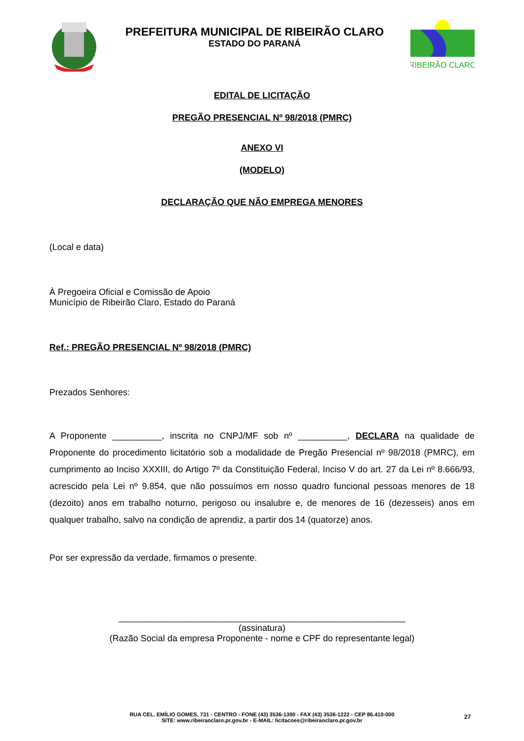PREFEITURA MUNICIPAL DE RIBEIRÃO CLARO
ESTADO DO PARANÁ
RIBEIRÃO CLARO
EDITAL DE LICITAÇÃO
PREGÃO PRESENCIAL Nº 98/2018 (PMRC)
ANEXO VI
(MODELO)
DECLARAÇÃO QUE NÃO EMPREGA MENORES
(Local e data)
À Pregoeira Oficial e Comissão de Apoio
Município de Ribeirão Claro, Estado do Paraná
Ref.: PREGÃO PRESENCIAL Nº 98/2018 (PMRC)
Prezados Senhores:
A Proponente __________, inscrita no CNPJ/MF sob nº __________, DECLARA na qualidade de Proponente do procedimento licitatório sob a modalidade de Pregão Presencial nº 98/2018 (PMRC), em cumprimento ao Inciso XXXIII, do Artigo 7º da Constituição Federal, Inciso V do art. 27 da Lei nº 8.666/93, acrescido pela Lei nº 9.854, que não possuímos em nosso quadro funcional pessoas menores de 18 (dezoito) anos em trabalho noturno, perigoso ou insalubre e, de menores de 16 (dezesseis) anos em qualquer trabalho, salvo na condição de aprendiz, a partir dos 14 (quatorze) anos.
Por ser expressão da verdade, firmamos o presente.
__________________________________________________________
(assinatura)
(Razão Social da empresa Proponente - nome e CPF do representante legal)
RUA CEL. EMÍLIO GOMES, 731 - CENTRO - FONE (43) 3536-1300 - FAX (43) 3536-1222 - CEP 86.410-000
SITE: www.ribeiraoclaro.pr.gov.br - E-MAIL: licitacoes@ribeiraoclaro.pr.gov.br
27